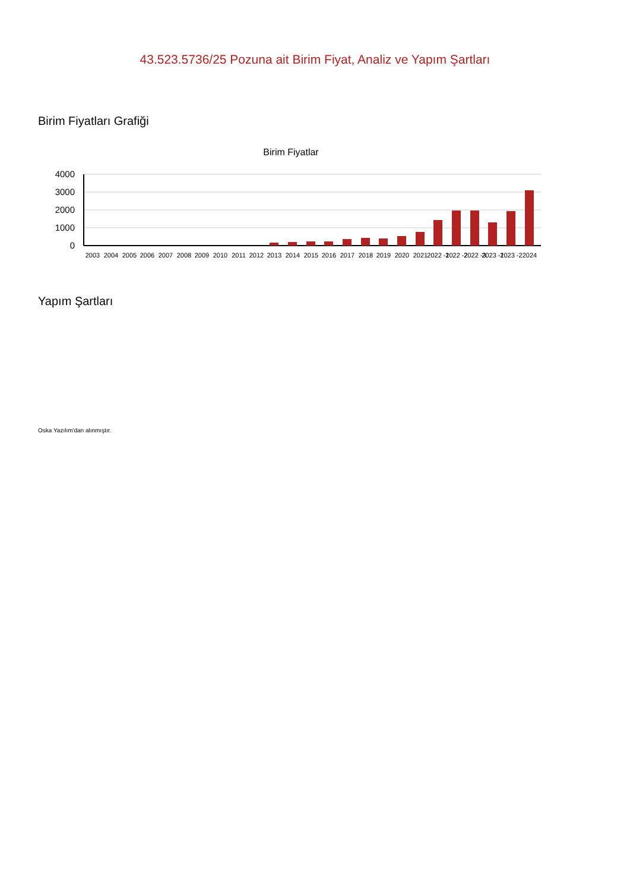43.523.5736/25 Pozuna ait Birim Fiyat, Analiz ve Yapım Şartları
Birim Fiyatları Grafiği
Birim Fiyatlar
4000
3000
2000
1000
0
2003
2004
2005
2006
2007
2008
2009
2010
2011
2012
2013
2014
2015
2016
2017
2018
2019
2020
2021
2022 -1
2022 -2
2022 -3
2023 -1
2023 -2
2024
Yapım Şartları
Oska Yazılım'dan alınmıştır.